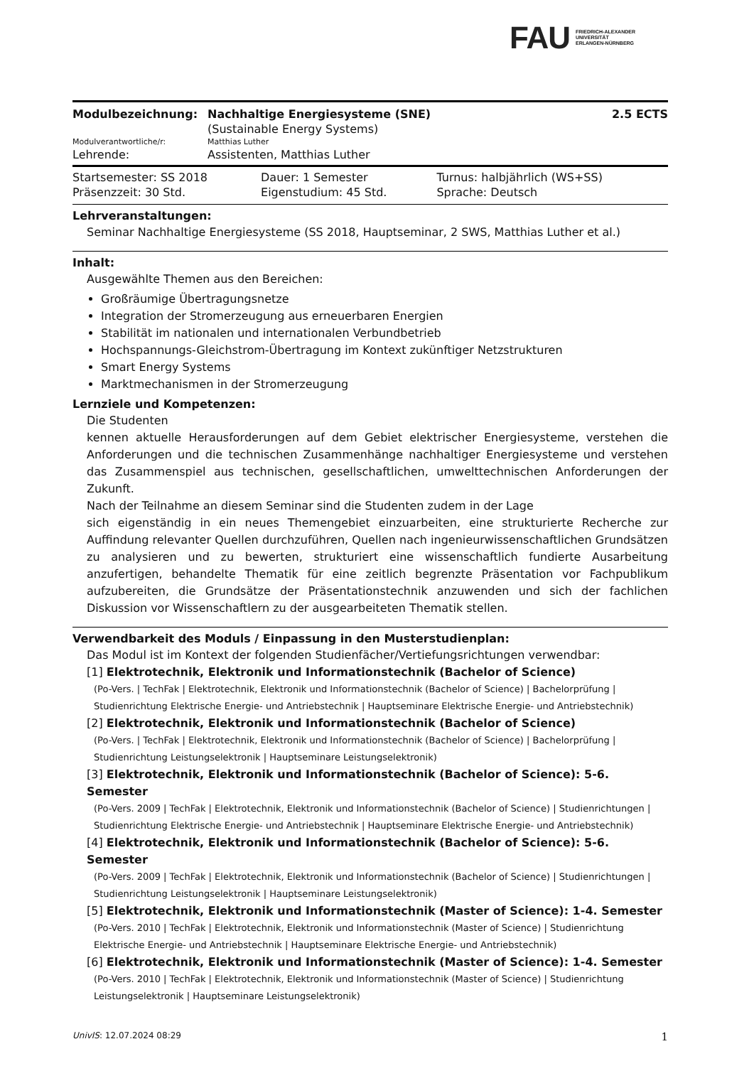FAU FRIEDRICH-ALEXANDER
UNIVERSITÄT
ERLANGEN-NÜRNBERG
| Modulbezeichnung: | Nachhaltige Energiesysteme (SNE) | 2.5 ECTS |
| | (Sustainable Energy Systems) | |
| Modulverantwortliche/r: | Matthias Luther | |
| Lehrende: | Assistenten, Matthias Luther | |
| Startsemester: SS 2018 | Dauer: 1 Semester | Turnus: halbjährlich (WS+SS) |
| Präsenzzeit: 30 Std. | Eigenstudium: 45 Std. | Sprache: Deutsch |
Lehrveranstaltungen:
Seminar Nachhaltige Energiesysteme (SS 2018, Hauptseminar, 2 SWS, Matthias Luther et al.)
Inhalt:
Ausgewählte Themen aus den Bereichen:
Großräumige Übertragungsnetze
Integration der Stromerzeugung aus erneuerbaren Energien
Stabilität im nationalen und internationalen Verbundbetrieb
Hochspannungs-Gleichstrom-Übertragung im Kontext zukünftiger Netzstrukturen
Smart Energy Systems
Marktmechanismen in der Stromerzeugung
Lernziele und Kompetenzen:
Die Studenten
kennen aktuelle Herausforderungen auf dem Gebiet elektrischer Energiesysteme, verstehen die Anforderungen und die technischen Zusammenhänge nachhaltiger Energiesysteme und verstehen das Zusammenspiel aus technischen, gesellschaftlichen, umwelttechnischen Anforderungen der Zukunft.
Nach der Teilnahme an diesem Seminar sind die Studenten zudem in der Lage
sich eigenständig in ein neues Themengebiet einzuarbeiten, eine strukturierte Recherche zur Auffindung relevanter Quellen durchzuführen, Quellen nach ingenieurwissenschaftlichen Grundsätzen zu analysieren und zu bewerten, strukturiert eine wissenschaftlich fundierte Ausarbeitung anzufertigen, behandelte Thematik für eine zeitlich begrenzte Präsentation vor Fachpublikum aufzubereiten, die Grundsätze der Präsentationstechnik anzuwenden und sich der fachlichen Diskussion vor Wissenschaftlern zu der ausgearbeiteten Thematik stellen.
Verwendbarkeit des Moduls / Einpassung in den Musterstudienplan:
Das Modul ist im Kontext der folgenden Studienfächer/Vertiefungsrichtungen verwendbar:
[1] Elektrotechnik, Elektronik und Informationstechnik (Bachelor of Science)
(Po-Vers. | TechFak | Elektrotechnik, Elektronik und Informationstechnik (Bachelor of Science) | Bachelorprüfung | Studienrichtung Elektrische Energie- und Antriebstechnik | Hauptseminare Elektrische Energie- und Antriebstechnik)
[2] Elektrotechnik, Elektronik und Informationstechnik (Bachelor of Science)
(Po-Vers. | TechFak | Elektrotechnik, Elektronik und Informationstechnik (Bachelor of Science) | Bachelorprüfung | Studienrichtung Leistungselektronik | Hauptseminare Leistungselektronik)
[3] Elektrotechnik, Elektronik und Informationstechnik (Bachelor of Science): 5-6. Semester
(Po-Vers. 2009 | TechFak | Elektrotechnik, Elektronik und Informationstechnik (Bachelor of Science) | Studienrichtungen | Studienrichtung Elektrische Energie- und Antriebstechnik | Hauptseminare Elektrische Energie- und Antriebstechnik)
[4] Elektrotechnik, Elektronik und Informationstechnik (Bachelor of Science): 5-6. Semester
(Po-Vers. 2009 | TechFak | Elektrotechnik, Elektronik und Informationstechnik (Bachelor of Science) | Studienrichtungen | Studienrichtung Leistungselektronik | Hauptseminare Leistungselektronik)
[5] Elektrotechnik, Elektronik und Informationstechnik (Master of Science): 1-4. Semester
(Po-Vers. 2010 | TechFak | Elektrotechnik, Elektronik und Informationstechnik (Master of Science) | Studienrichtung Elektrische Energie- und Antriebstechnik | Hauptseminare Elektrische Energie- und Antriebstechnik)
[6] Elektrotechnik, Elektronik und Informationstechnik (Master of Science): 1-4. Semester
(Po-Vers. 2010 | TechFak | Elektrotechnik, Elektronik und Informationstechnik (Master of Science) | Studienrichtung Leistungselektronik | Hauptseminare Leistungselektronik)
UnivIS: 12.07.2024 08:29 1